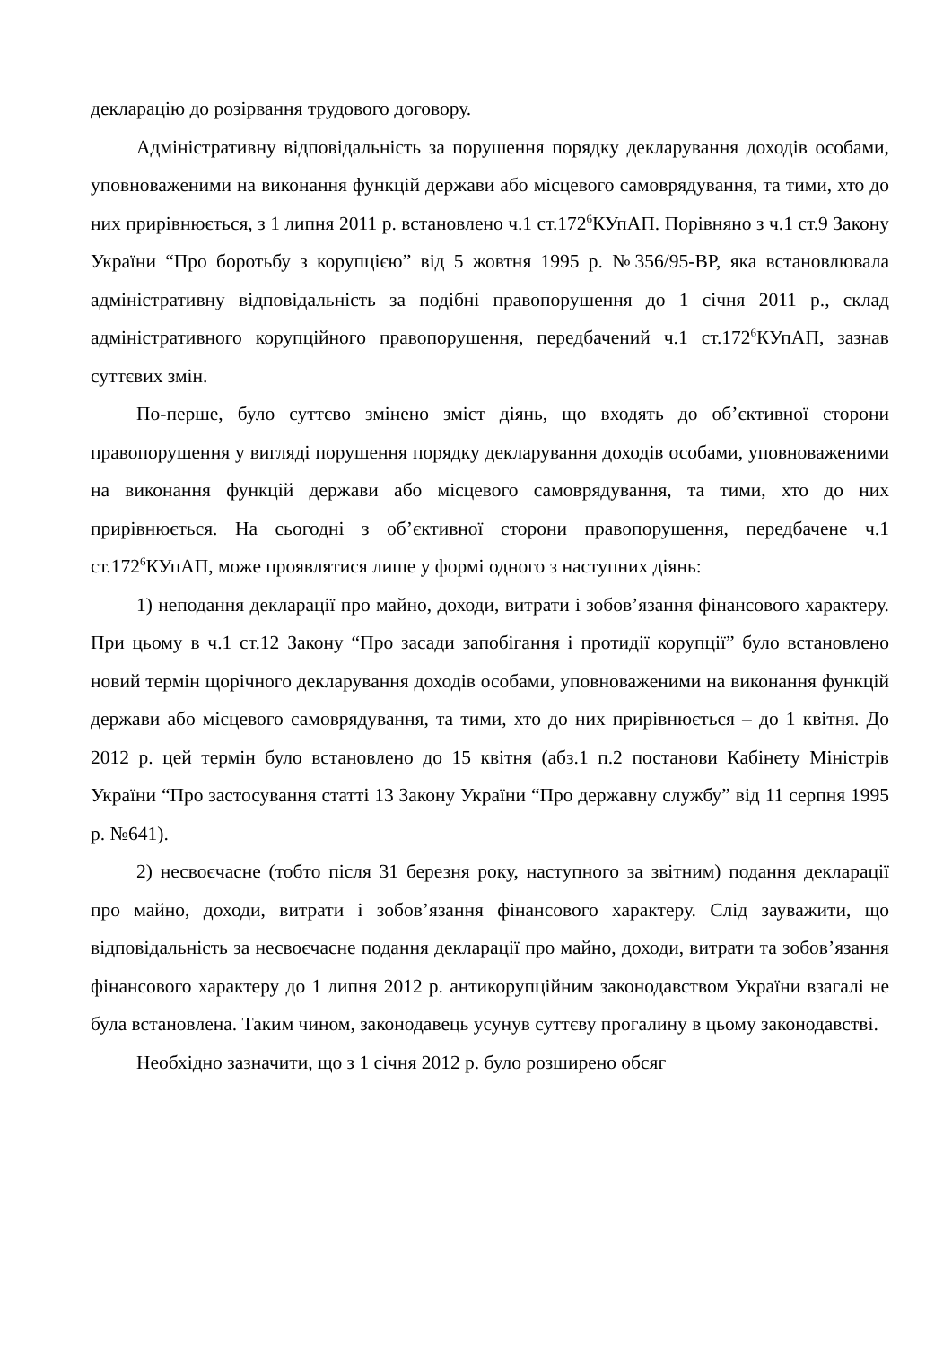декларацію до розірвання трудового договору.
Адміністративну відповідальність за порушення порядку декларування доходів особами, уповноваженими на виконання функцій держави або місцевого самоврядування, та тими, хто до них прирівнюється, з 1 липня 2011 р. встановлено ч.1 ст.172<sup>6</sup>КУпАП. Порівняно з ч.1 ст.9 Закону України “Про боротьбу з корупцією” від 5 жовтня 1995 р. №356/95-ВР, яка встановлювала адміністративну відповідальність за подібні правопорушення до 1 січня 2011 р., склад адміністративного корупційного правопорушення, передбачений ч.1 ст.172<sup>6</sup>КУпАП, зазнав суттєвих змін.
По-перше, було суттєво змінено зміст діянь, що входять до об’єктивної сторони правопорушення у вигляді порушення порядку декларування доходів особами, уповноваженими на виконання функцій держави або місцевого самоврядування, та тими, хто до них прирівнюється. На сьогодні з об’єктивної сторони правопорушення, передбачене ч.1 ст.172<sup>6</sup>КУпАП, може проявлятися лише у формі одного з наступних діянь:
1) неподання декларації про майно, доходи, витрати і зобов’язання фінансового характеру. При цьому в ч.1 ст.12 Закону “Про засади запобігання і протидії корупції” було встановлено новий термін щорічного декларування доходів особами, уповноваженими на виконання функцій держави або місцевого самоврядування, та тими, хто до них прирівнюється – до 1 квітня. До 2012 р. цей термін було встановлено до 15 квітня (абз.1 п.2 постанови Кабінету Міністрів України “Про застосування статті 13 Закону України “Про державну службу” від 11 серпня 1995 р. №641).
2) несвоєчасне (тобто після 31 березня року, наступного за звітним) подання декларації про майно, доходи, витрати і зобов’язання фінансового характеру. Слід зауважити, що відповідальність за несвоєчасне подання декларації про майно, доходи, витрати та зобов’язання фінансового характеру до 1 липня 2012 р. антикорупційним законодавством України взагалі не була встановлена. Таким чином, законодавець усунув суттєву прогалину в цьому законодавстві.
Необхідно зазначити, що з 1 січня 2012 р. було розширено обсяг